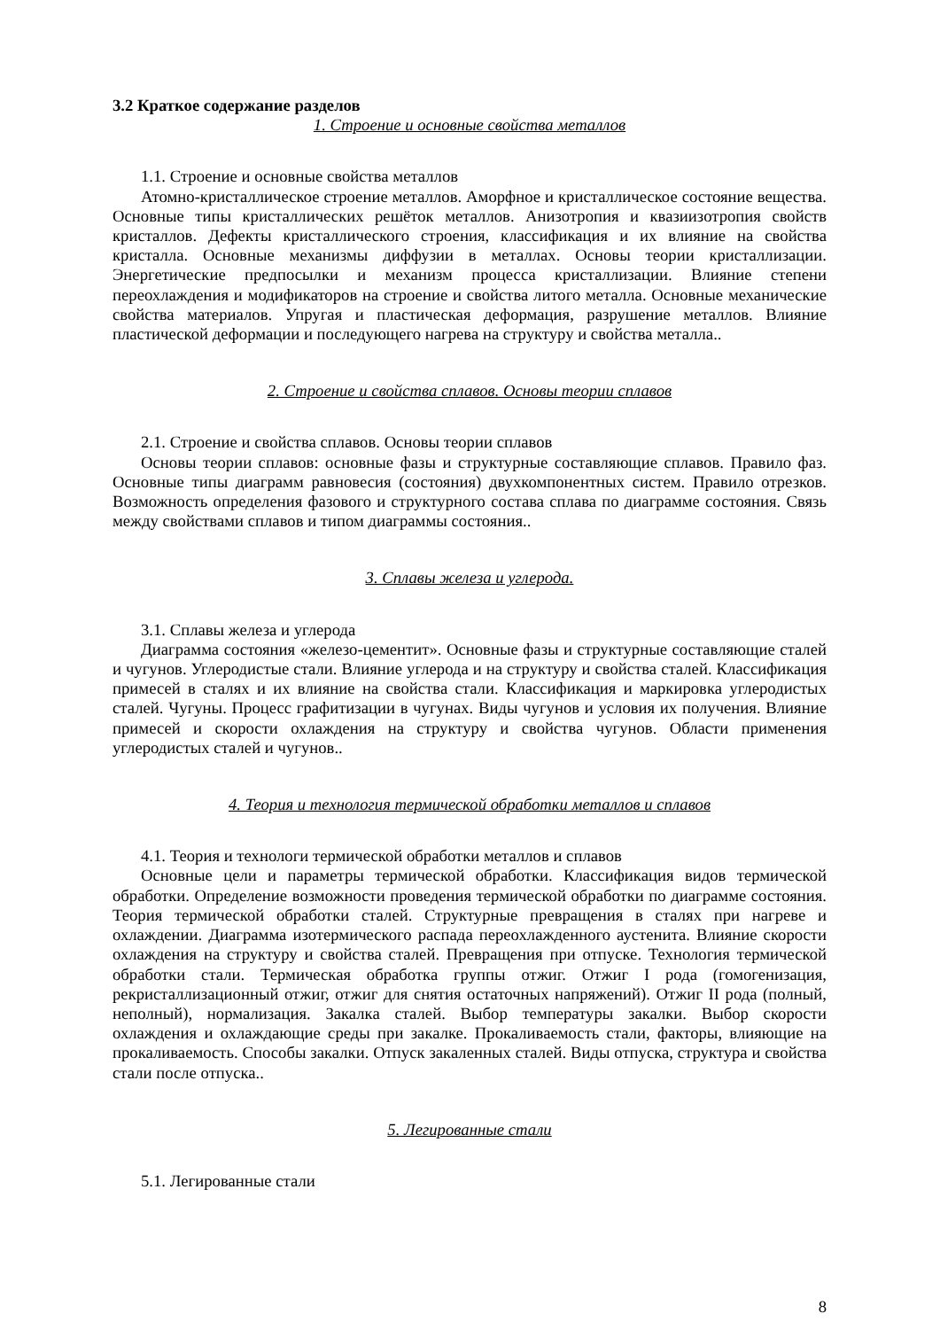3.2 Краткое содержание разделов
1. Строение и основные свойства металлов
1.1. Строение и основные свойства металлов
Атомно-кристаллическое строение металлов. Аморфное и кристаллическое состояние вещества. Основные типы кристаллических решёток металлов. Анизотропия и квазиизотропия свойств кристаллов. Дефекты кристаллического строения, классификация и их влияние на свойства кристалла. Основные механизмы диффузии в металлах. Основы теории кристаллизации. Энергетические предпосылки и механизм процесса кристаллизации. Влияние степени переохлаждения и модификаторов на строение и свойства литого металла. Основные механические свойства материалов. Упругая и пластическая деформация, разрушение металлов. Влияние пластической деформации и последующего нагрева на структуру и свойства металла..
2. Строение и свойства сплавов. Основы теории сплавов
2.1. Строение и свойства сплавов. Основы теории сплавов
Основы теории сплавов: основные фазы и структурные составляющие сплавов. Правило фаз. Основные типы диаграмм равновесия (состояния) двухкомпонентных систем. Правило отрезков. Возможность определения фазового и структурного состава сплава по диаграмме состояния. Связь между свойствами сплавов и типом диаграммы состояния..
3. Сплавы железа и углерода.
3.1. Сплавы железа и углерода
Диаграмма состояния «железо-цементит». Основные фазы и структурные составляющие сталей и чугунов. Углеродистые стали. Влияние углерода и на структуру и свойства сталей. Классификация примесей в сталях и их влияние на свойства стали. Классификация и маркировка углеродистых сталей. Чугуны. Процесс графитизации в чугунах. Виды чугунов и условия их получения. Влияние примесей и скорости охлаждения на структуру и свойства чугунов. Области применения углеродистых сталей и чугунов..
4. Теория и технология термической обработки металлов и сплавов
4.1. Теория и технологи термической обработки металлов и сплавов
Основные цели и параметры термической обработки. Классификация видов термической обработки. Определение возможности проведения термической обработки по диаграмме состояния. Теория термической обработки сталей. Структурные превращения в сталях при нагреве и охлаждении. Диаграмма изотермического распада переохлажденного аустенита. Влияние скорости охлаждения на структуру и свойства сталей. Превращения при отпуске. Технология термической обработки стали. Термическая обработка группы отжиг. Отжиг I рода (гомогенизация, рекристаллизационный отжиг, отжиг для снятия остаточных напряжений). Отжиг II рода (полный, неполный), нормализация. Закалка сталей. Выбор температуры закалки. Выбор скорости охлаждения и охлаждающие среды при закалке. Прокаливаемость стали, факторы, влияющие на прокаливаемость. Способы закалки. Отпуск закаленных сталей. Виды отпуска, структура и свойства стали после отпуска..
5. Легированные стали
5.1. Легированные стали
8